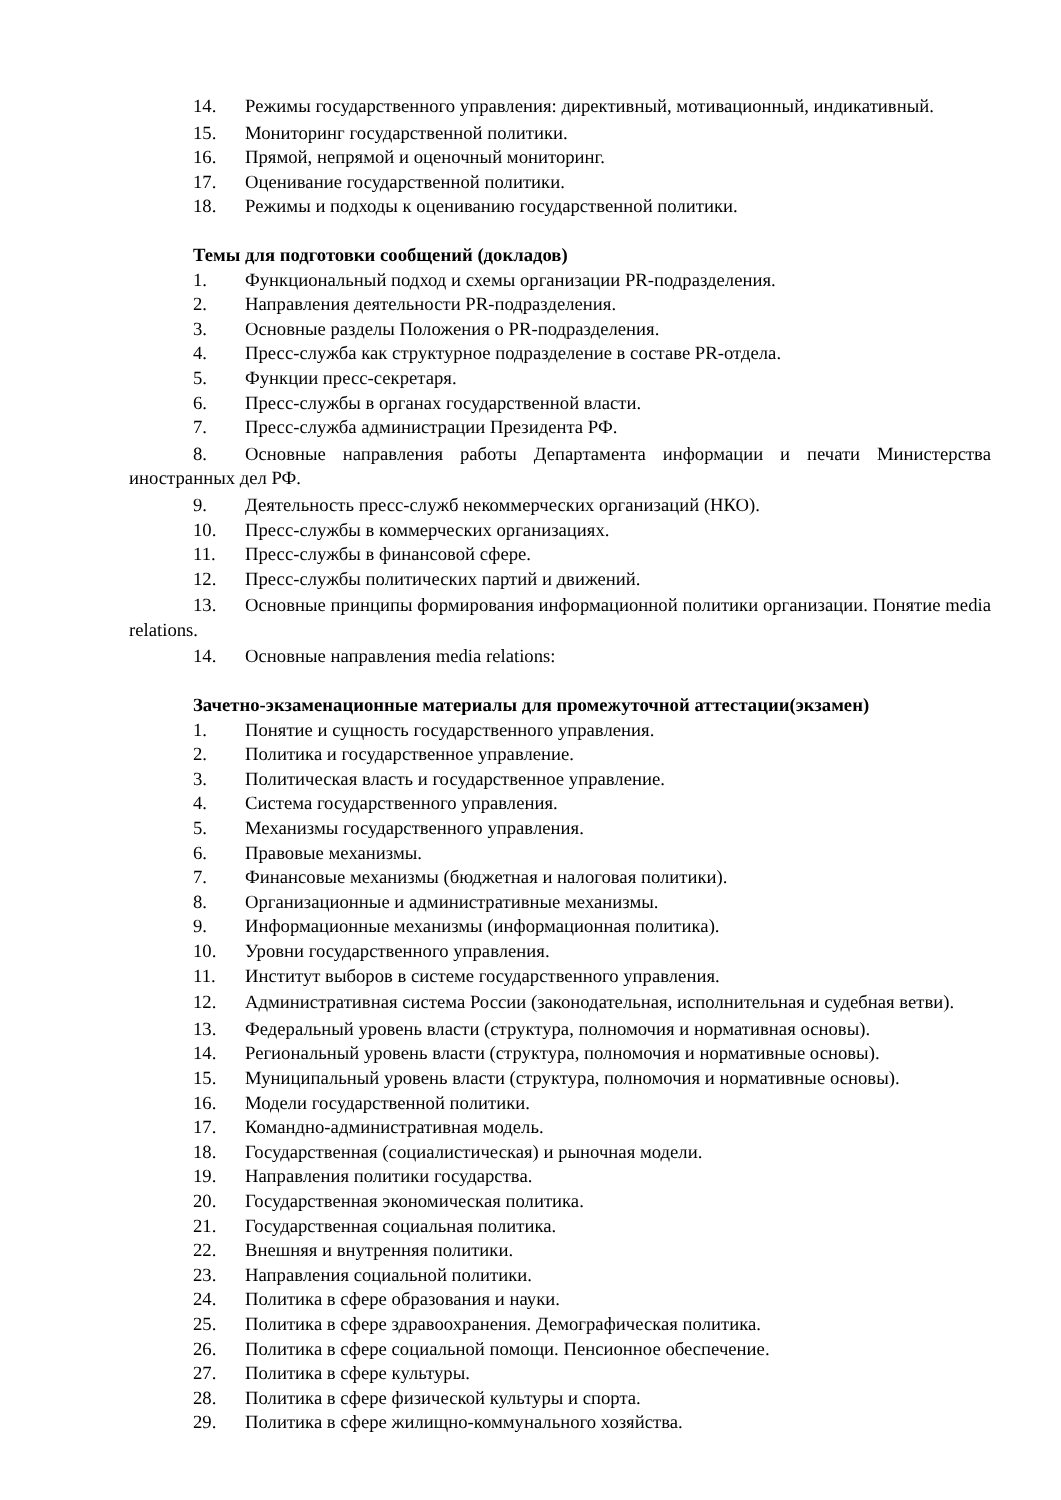14. Режимы государственного управления: директивный, мотивационный, индикативный.
15. Мониторинг государственной политики.
16. Прямой, непрямой и оценочный мониторинг.
17. Оценивание государственной политики.
18. Режимы и подходы к оцениванию государственной политики.
Темы для подготовки сообщений (докладов)
1. Функциональный подход и схемы организации PR-подразделения.
2. Направления деятельности PR-подразделения.
3. Основные разделы Положения о PR-подразделения.
4. Пресс-служба как структурное подразделение в составе PR-отдела.
5. Функции пресс-секретаря.
6. Пресс-службы в органах государственной власти.
7. Пресс-служба администрации Президента РФ.
8. Основные направления работы Департамента информации и печати Министерства иностранных дел РФ.
9. Деятельность пресс-служб некоммерческих организаций (НКО).
10. Пресс-службы в коммерческих организациях.
11. Пресс-службы в финансовой сфере.
12. Пресс-службы политических партий и движений.
13. Основные принципы формирования информационной политики организации. Понятие media relations.
14. Основные направления media relations:
Зачетно-экзаменационные материалы для промежуточной аттестации(экзамен)
1. Понятие и сущность государственного управления.
2. Политика и государственное управление.
3. Политическая власть и государственное управление.
4. Система государственного управления.
5. Механизмы государственного управления.
6. Правовые механизмы.
7. Финансовые механизмы (бюджетная и налоговая политики).
8. Организационные и административные механизмы.
9. Информационные механизмы (информационная политика).
10. Уровни государственного управления.
11. Институт выборов в системе государственного управления.
12. Административная система России (законодательная, исполнительная и судебная ветви).
13. Федеральный уровень власти (структура, полномочия и нормативная основы).
14. Региональный уровень власти (структура, полномочия и нормативные основы).
15. Муниципальный уровень власти (структура, полномочия и нормативные основы).
16. Модели государственной политики.
17. Командно-административная модель.
18. Государственная (социалистическая) и рыночная модели.
19. Направления политики государства.
20. Государственная экономическая политика.
21. Государственная социальная политика.
22. Внешняя и внутренняя политики.
23. Направления социальной политики.
24. Политика в сфере образования и науки.
25. Политика в сфере здравоохранения. Демографическая политика.
26. Политика в сфере социальной помощи. Пенсионное обеспечение.
27. Политика в сфере культуры.
28. Политика в сфере физической культуры и спорта.
29. Политика в сфере жилищно-коммунального хозяйства.